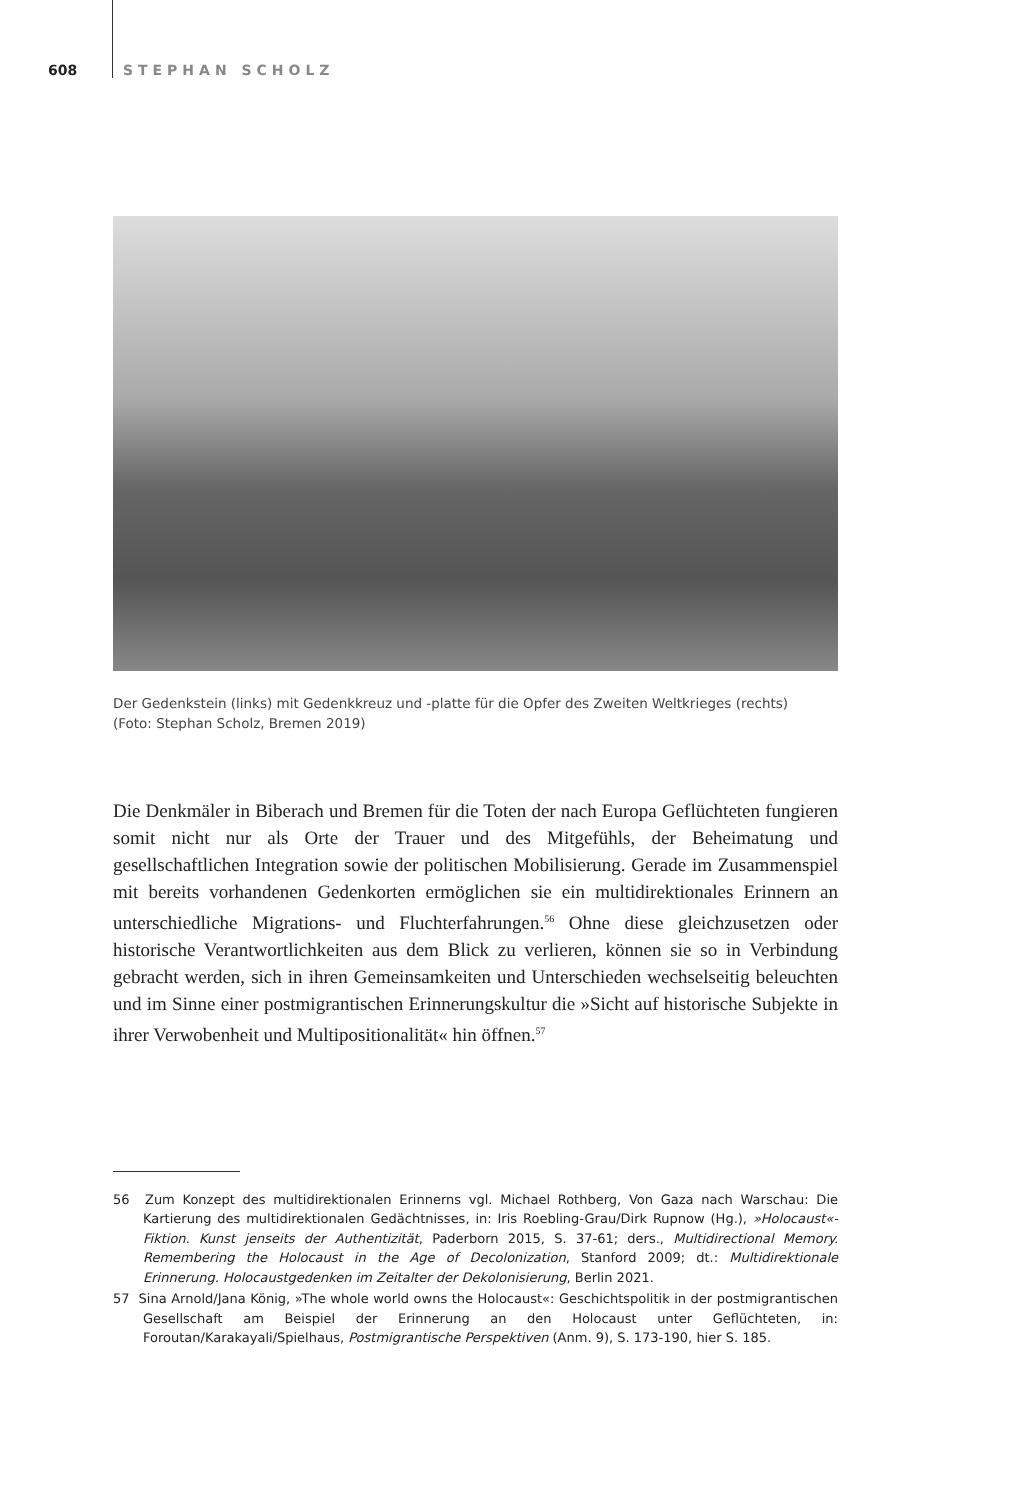608 STEPHAN SCHOLZ
Der Gedenkstein (links) mit Gedenkkreuz und -platte für die Opfer des Zweiten Weltkrieges (rechts)
(Foto: Stephan Scholz, Bremen 2019)
Die Denkmäler in Biberach und Bremen für die Toten der nach Europa Geflüchteten fungieren somit nicht nur als Orte der Trauer und des Mitgefühls, der Beheimatung und gesellschaftlichen Integration sowie der politischen Mobilisierung. Gerade im Zusammenspiel mit bereits vorhandenen Gedenkorten ermöglichen sie ein multidirektionales Erinnern an unterschiedliche Migrations- und Fluchterfahrungen.<sup>56</sup> Ohne diese gleichzusetzen oder historische Verantwortlichkeiten aus dem Blick zu verlieren, können sie so in Verbindung gebracht werden, sich in ihren Gemeinsamkeiten und Unterschieden wechselseitig beleuchten und im Sinne einer postmigrantischen Erinnerungskultur die »Sicht auf historische Subjekte in ihrer Verwobenheit und Multipositionalität« hin öffnen.<sup>57</sup>
56 Zum Konzept des multidirektionalen Erinnerns vgl. Michael Rothberg, Von Gaza nach Warschau: Die Kartierung des multidirektionalen Gedächtnisses, in: Iris Roebling-Grau/Dirk Rupnow (Hg.), »Holocaust«-Fiktion. Kunst jenseits der Authentizität, Paderborn 2015, S. 37-61; ders., Multidirectional Memory. Remembering the Holocaust in the Age of Decolonization, Stanford 2009; dt.: Multidirektionale Erinnerung. Holocaustgedenken im Zeitalter der Dekolonisierung, Berlin 2021.
57 Sina Arnold/Jana König, »The whole world owns the Holocaust«: Geschichtspolitik in der postmigrantischen Gesellschaft am Beispiel der Erinnerung an den Holocaust unter Geflüchteten, in: Foroutan/Karakayali/Spielhaus, Postmigrantische Perspektiven (Anm. 9), S. 173-190, hier S. 185.